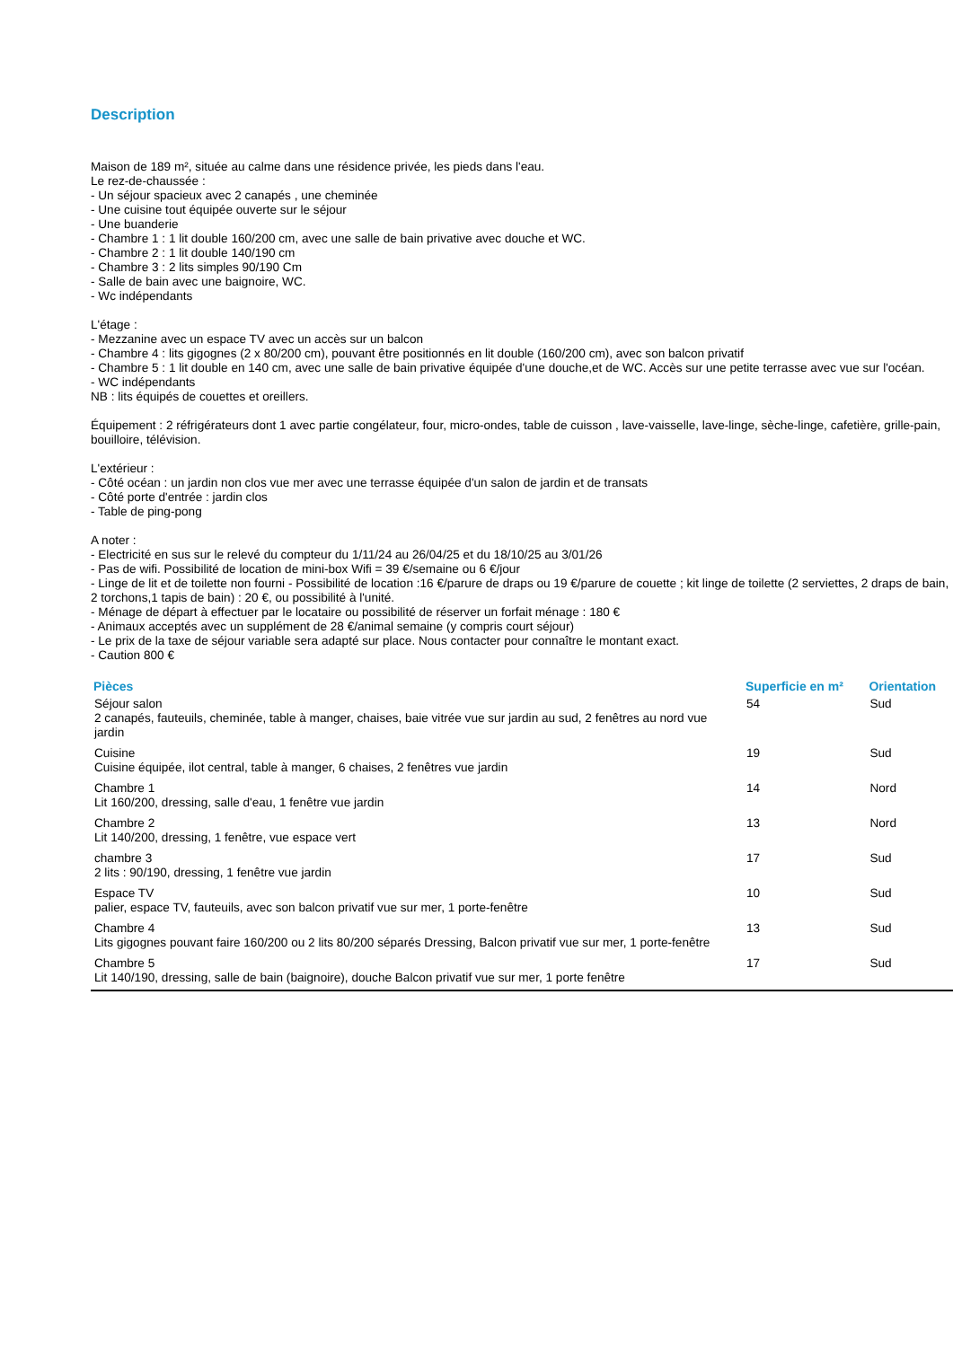Description
Maison de 189 m², située au calme dans une résidence privée, les pieds dans l'eau.
Le rez-de-chaussée :
- Un séjour spacieux avec 2 canapés , une cheminée
- Une cuisine tout équipée ouverte sur le séjour
- Une buanderie
- Chambre 1 : 1 lit double 160/200 cm, avec une salle de bain privative avec douche et WC.
- Chambre 2 : 1 lit double 140/190 cm
- Chambre 3 : 2 lits simples 90/190 Cm
- Salle de bain avec une baignoire, WC.
- Wc indépendants
L'étage :
- Mezzanine avec un espace TV avec un accès sur un balcon
- Chambre 4 : lits gigognes (2 x 80/200 cm), pouvant être positionnés en lit double (160/200 cm), avec son balcon privatif
- Chambre 5 : 1 lit double en 140 cm, avec une salle de bain privative équipée d'une douche,et de WC. Accès sur une petite terrasse avec vue sur l'océan.
- WC indépendants
NB : lits équipés de couettes et oreillers.
Équipement : 2 réfrigérateurs dont 1 avec partie congélateur, four, micro-ondes, table de cuisson , lave-vaisselle, lave-linge, sèche-linge, cafetière, grille-pain, bouilloire, télévision.
L'extérieur :
- Côté océan : un jardin non clos vue mer avec une terrasse équipée d'un salon de jardin et de transats
- Côté porte d'entrée : jardin clos
- Table de ping-pong
A noter :
- Electricité en sus sur le relevé du compteur du 1/11/24 au 26/04/25 et du 18/10/25 au 3/01/26
- Pas de wifi. Possibilité de location de mini-box Wifi = 39 €/semaine ou 6 €/jour
- Linge de lit et de toilette non fourni - Possibilité de location :16 €/parure de draps ou 19 €/parure de couette ; kit linge de toilette (2 serviettes, 2 draps de bain, 2 torchons,1 tapis de bain) : 20 €, ou possibilité à l'unité.
- Ménage de départ à effectuer par le locataire ou possibilité de réserver un forfait ménage : 180 €
- Animaux acceptés avec un supplément de 28 €/animal semaine (y compris court séjour)
- Le prix de la taxe de séjour variable sera adapté sur place. Nous contacter pour connaître le montant exact.
- Caution 800 €
| Pièces | Superficie en m² | Orientation |
| --- | --- | --- |
| Séjour salon 2 canapés, fauteuils, cheminée, table à manger, chaises, baie vitrée vue sur jardin au sud, 2 fenêtres au nord vue jardin | 54 | Sud |
| Cuisine Cuisine équipée, ilot central, table à manger, 6 chaises, 2 fenêtres vue jardin | 19 | Sud |
| Chambre 1 Lit 160/200, dressing, salle d'eau, 1 fenêtre vue jardin | 14 | Nord |
| Chambre 2 Lit 140/200, dressing, 1 fenêtre, vue espace vert | 13 | Nord |
| chambre 3 2 lits : 90/190, dressing, 1 fenêtre vue jardin | 17 | Sud |
| Espace TV palier, espace TV, fauteuils, avec son balcon privatif vue sur mer, 1 porte-fenêtre | 10 | Sud |
| Chambre 4 Lits gigognes pouvant faire 160/200 ou 2 lits 80/200 séparés Dressing, Balcon privatif vue sur mer, 1 porte-fenêtre | 13 | Sud |
| Chambre 5 Lit 140/190, dressing, salle de bain (baignoire), douche Balcon privatif vue sur mer, 1 porte fenêtre | 17 | Sud |